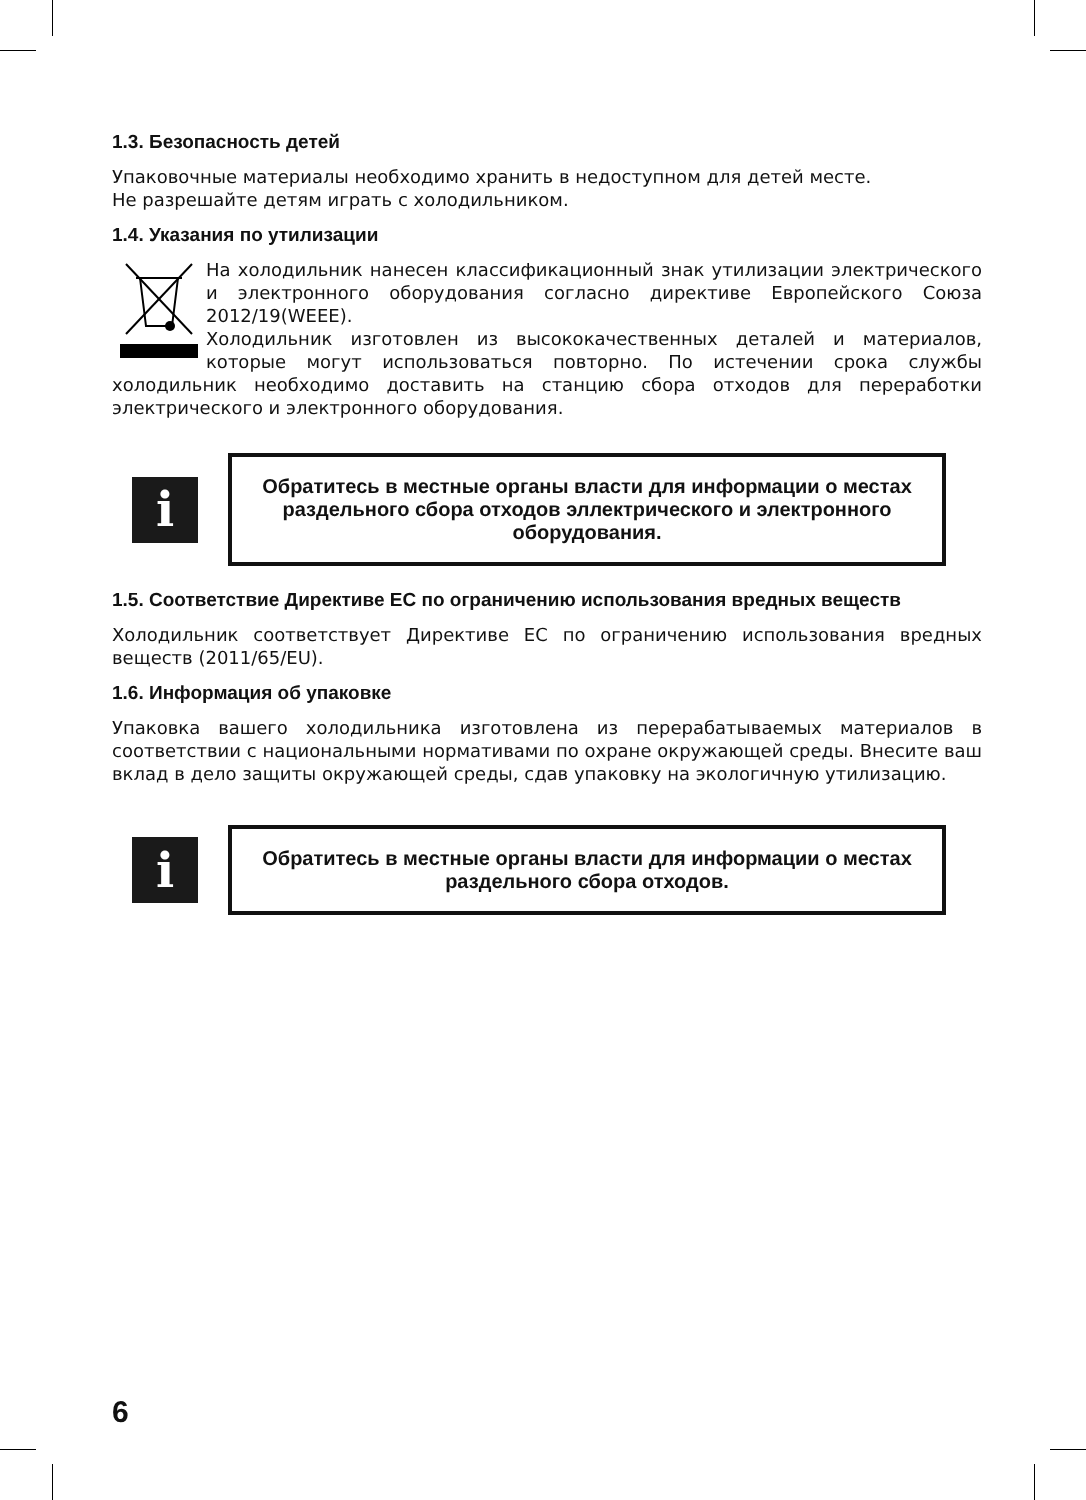1.3. Безопасность детей
Упаковочные материалы необходимо хранить в недоступном для детей месте.
Не разрешайте детям играть с холодильником.
1.4. Указания по утилизации
На холодильник нанесен классификационный знак утилизации электрического и электронного оборудования согласно директиве Европейского Союза 2012/19(WEEE).
Холодильник изготовлен из высококачественных деталей и материалов, которые могут использоваться повторно. По истечении срока службы холодильник необходимо доставить на станцию сбора отходов для переработки электрического и электронного оборудования.
i
Обратитесь в местные органы власти для информации о местах раздельного сбора отходов эллектрического и электронного оборудования.
1.5. Соответствие Директиве ЕС по ограничению использования вредных веществ
Холодильник соответствует Директиве ЕС по ограничению использования вредных веществ (2011/65/EU).
1.6. Информация об упаковке
Упаковка вашего холодильника изготовлена из перерабатываемых материалов в соответствии с национальными нормативами по охране окружающей среды. Внесите ваш вклад в дело защиты окружающей среды, сдав упаковку на экологичную утилизацию.
i
Обратитесь в местные органы власти для информации о местах раздельного сбора отходов.
6